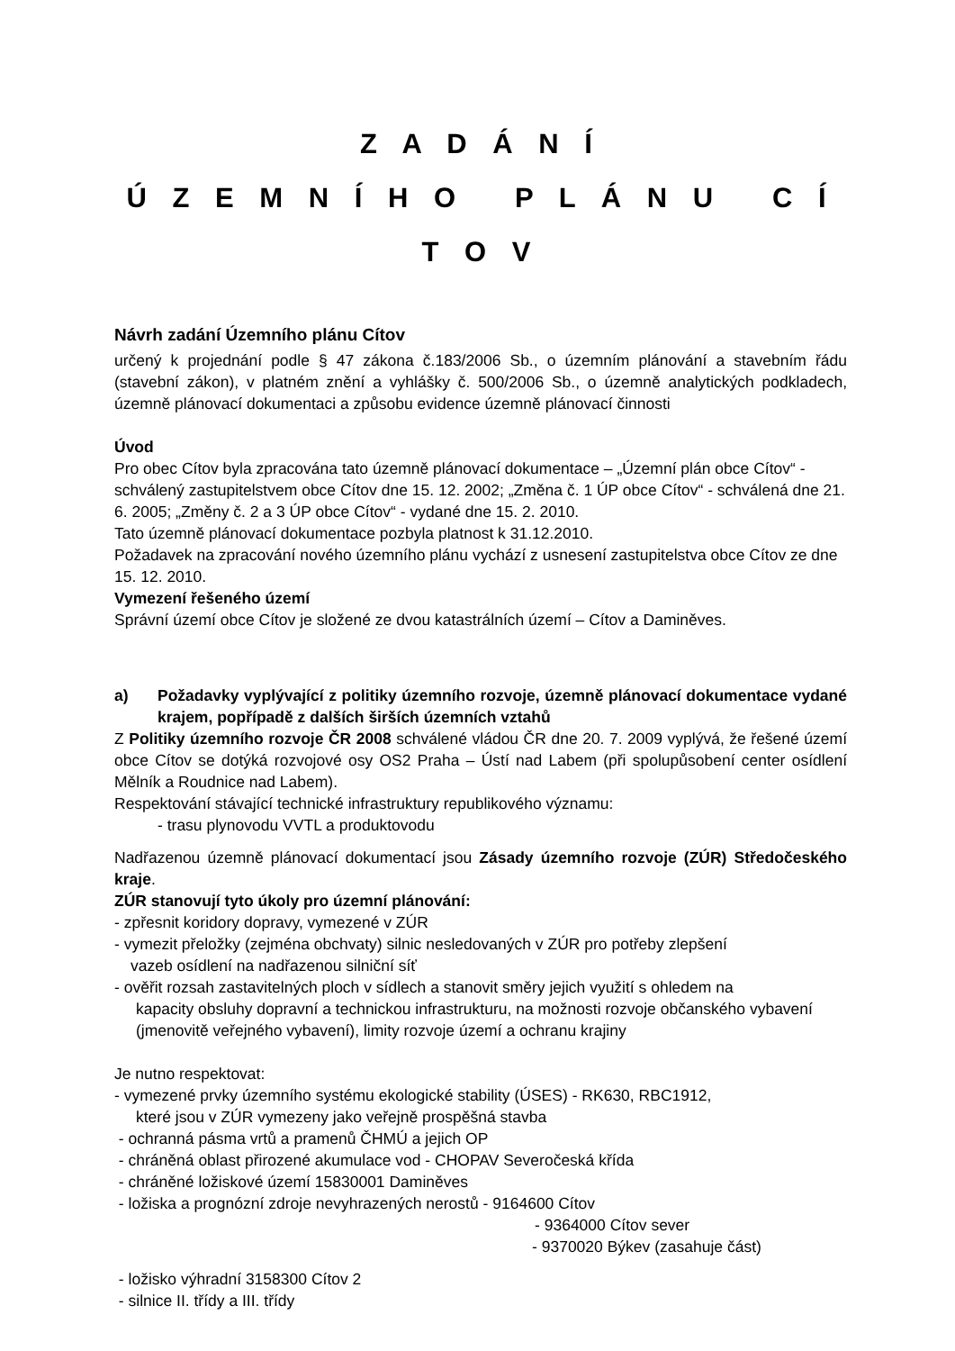Z A D Á N Í
Ú Z E M N Í H O P L Á N U C Í T O V
Návrh zadání Územního plánu Cítov
určený k projednání podle § 47 zákona č.183/2006 Sb., o územním plánování a stavebním řádu (stavební zákon), v platném znění a vyhlášky č. 500/2006 Sb., o územně analytických podkladech, územně plánovací dokumentaci a způsobu evidence územně plánovací činnosti
Úvod
Pro obec Cítov byla zpracována tato územně plánovací dokumentace – „Územní plán obce Cítov“ - schválený zastupitelstvem obce Cítov dne 15. 12. 2002; „Změna č. 1 ÚP obce Cítov“ - schválená dne 21. 6. 2005; „Změny č. 2 a 3 ÚP obce Cítov“ - vydané dne 15. 2. 2010.
Tato územně plánovací dokumentace pozbyla platnost k 31.12.2010.
Požadavek na zpracování nového územního plánu vychází z usnesení zastupitelstva obce Cítov ze dne 15. 12. 2010.
Vymezení řešeného území
Správní území obce Cítov je složené ze dvou katastrálních území – Cítov a Daminěves.
a) Požadavky vyplývající z politiky územního rozvoje, územně plánovací dokumentace vydané krajem, popřípadě z dalších širších územních vztahů
Z Politiky územního rozvoje ČR 2008 schválené vládou ČR dne 20. 7. 2009 vyplývá, že řešené území obce Cítov se dotýká rozvojové osy OS2 Praha – Ústí nad Labem (při spolupůsobení center osídlení Mělník a Roudnice nad Labem).
Respektování stávající technické infrastruktury republikového významu:
- trasu plynovodu VVTL a produktovodu
Nadřazenou územně plánovací dokumentací jsou Zásady územního rozvoje (ZÚR) Středočeského kraje.
ZÚR stanovují tyto úkoly pro územní plánování:
- zpřesnit koridory dopravy, vymezené v ZÚR
- vymezit přeložky (zejména obchvaty) silnic nesledovaných v ZÚR pro potřeby zlepšení
vazeb osídlení na nadřazenou silniční síť
- ověřit rozsah zastavitelných ploch v sídlech a stanovit směry jejich využití s ohledem na
kapacity obsluhy dopravní a technickou infrastrukturu, na možnosti rozvoje občanského vybavení (jmenovitě veřejného vybavení), limity rozvoje území a ochranu krajiny
Je nutno respektovat:
- vymezené prvky územního systému ekologické stability (ÚSES) - RK630, RBC1912,
které jsou v ZÚR vymezeny jako veřejně prospěšná stavba
- ochranná pásma vrtů a pramenů ČHMÚ a jejich OP
- chráněná oblast přirozené akumulace vod - CHOPAV Severočeská křída
- chráněné ložiskové území 15830001 Daminěves
- ložiska a prognózní zdroje nevyhrazených nerostů - 9164600 Cítov
- 9364000 Cítov sever
- 9370020 Býkev (zasahuje část)
- ložisko výhradní 3158300 Cítov 2
- silnice II. třídy a III. třídy